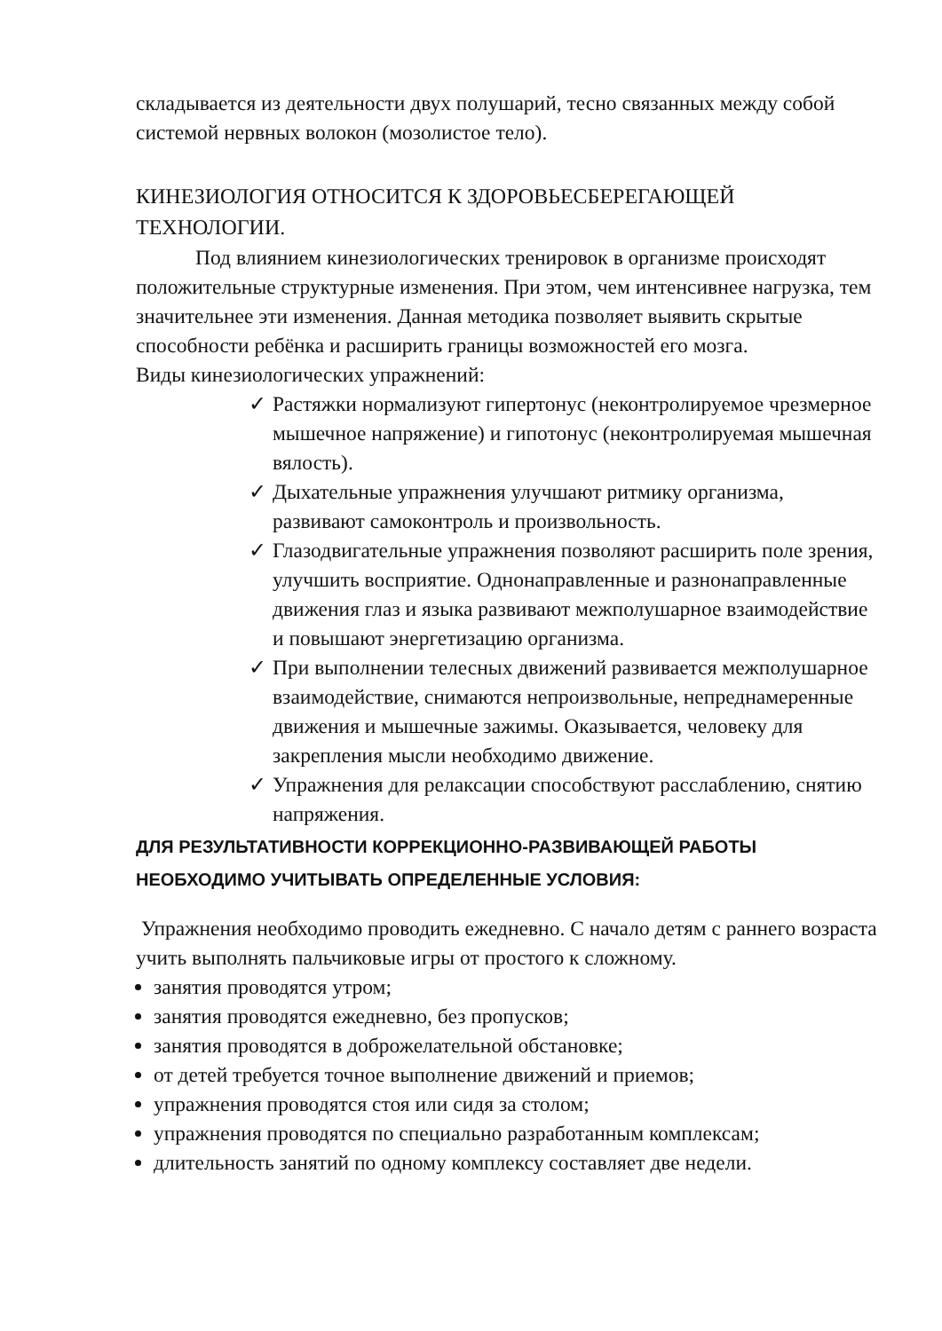складывается из деятельности двух полушарий, тесно связанных между собой системой нервных волокон (мозолистое тело).
КИНЕЗИОЛОГИЯ ОТНОСИТСЯ К ЗДОРОВЬЕСБЕРЕГАЮЩЕЙ ТЕХНОЛОГИИ.
Под влиянием кинезиологических тренировок в организме происходят положительные структурные изменения. При этом, чем интенсивнее нагрузка, тем значительнее эти изменения. Данная методика позволяет выявить скрытые способности ребёнка и расширить границы возможностей его мозга.
Виды кинезиологических упражнений:
✓ Растяжки нормализуют гипертонус (неконтролируемое чрезмерное мышечное напряжение) и гипотонус (неконтролируемая мышечная вялость).
✓ Дыхательные упражнения улучшают ритмику организма, развивают самоконтроль и произвольность.
✓ Глазодвигательные упражнения позволяют расширить поле зрения, улучшить восприятие. Однонаправленные и разнонаправленные движения глаз и языка развивают межполушарное взаимодействие и повышают энергетизацию организма.
✓ При выполнении телесных движений развивается межполушарное взаимодействие, снимаются непроизвольные, непреднамеренные движения и мышечные зажимы. Оказывается, человеку для закрепления мысли необходимо движение.
✓ Упражнения для релаксации способствуют расслаблению, снятию напряжения.
ДЛЯ РЕЗУЛЬТАТИВНОСТИ КОРРЕКЦИОННО-РАЗВИВАЮЩЕЙ РАБОТЫ НЕОБХОДИМО УЧИТЫВАТЬ ОПРЕДЕЛЕННЫЕ УСЛОВИЯ:
Упражнения необходимо проводить ежедневно. С начало детям с раннего возраста учить выполнять пальчиковые игры от простого к сложному.
занятия проводятся утром;
занятия проводятся ежедневно, без пропусков;
занятия проводятся в доброжелательной обстановке;
от детей требуется точное выполнение движений и приемов;
упражнения проводятся стоя или сидя за столом;
упражнения проводятся по специально разработанным комплексам;
длительность занятий по одному комплексу составляет две недели.